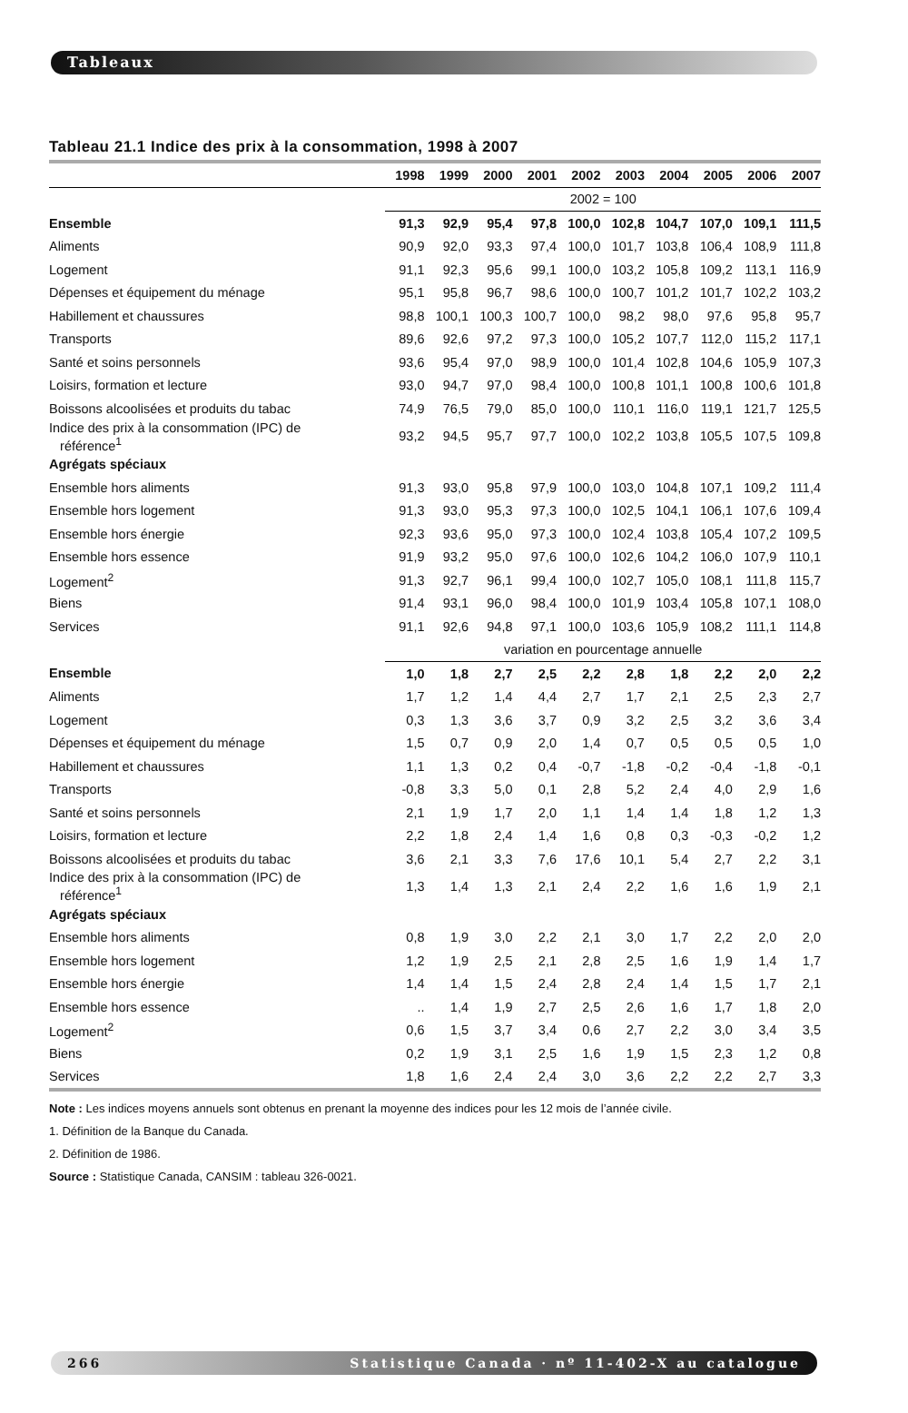Tableaux
Tableau 21.1 Indice des prix à la consommation, 1998 à 2007
| | 1998 | 1999 | 2000 | 2001 | 2002 | 2003 | 2004 | 2005 | 2006 | 2007 |
| --- | --- | --- | --- | --- | --- | --- | --- | --- | --- | --- |
| | 2002 = 100 | | | | | | | | | |
| Ensemble | 91,3 | 92,9 | 95,4 | 97,8 | 100,0 | 102,8 | 104,7 | 107,0 | 109,1 | 111,5 |
| Aliments | 90,9 | 92,0 | 93,3 | 97,4 | 100,0 | 101,7 | 103,8 | 106,4 | 108,9 | 111,8 |
| Logement | 91,1 | 92,3 | 95,6 | 99,1 | 100,0 | 103,2 | 105,8 | 109,2 | 113,1 | 116,9 |
| Dépenses et équipement du ménage | 95,1 | 95,8 | 96,7 | 98,6 | 100,0 | 100,7 | 101,2 | 101,7 | 102,2 | 103,2 |
| Habillement et chaussures | 98,8 | 100,1 | 100,3 | 100,7 | 100,0 | 98,2 | 98,0 | 97,6 | 95,8 | 95,7 |
| Transports | 89,6 | 92,6 | 97,2 | 97,3 | 100,0 | 105,2 | 107,7 | 112,0 | 115,2 | 117,1 |
| Santé et soins personnels | 93,6 | 95,4 | 97,0 | 98,9 | 100,0 | 101,4 | 102,8 | 104,6 | 105,9 | 107,3 |
| Loisirs, formation et lecture | 93,0 | 94,7 | 97,0 | 98,4 | 100,0 | 100,8 | 101,1 | 100,8 | 100,6 | 101,8 |
| Boissons alcoolisées et produits du tabac | 74,9 | 76,5 | 79,0 | 85,0 | 100,0 | 110,1 | 116,0 | 119,1 | 121,7 | 125,5 |
| Indice des prix à la consommation (IPC) de référence<sup>1</sup> | 93,2 | 94,5 | 95,7 | 97,7 | 100,0 | 102,2 | 103,8 | 105,5 | 107,5 | 109,8 |
| Agrégats spéciaux | | | | | | | | | | |
| Ensemble hors aliments | 91,3 | 93,0 | 95,8 | 97,9 | 100,0 | 103,0 | 104,8 | 107,1 | 109,2 | 111,4 |
| Ensemble hors logement | 91,3 | 93,0 | 95,3 | 97,3 | 100,0 | 102,5 | 104,1 | 106,1 | 107,6 | 109,4 |
| Ensemble hors énergie | 92,3 | 93,6 | 95,0 | 97,3 | 100,0 | 102,4 | 103,8 | 105,4 | 107,2 | 109,5 |
| Ensemble hors essence | 91,9 | 93,2 | 95,0 | 97,6 | 100,0 | 102,6 | 104,2 | 106,0 | 107,9 | 110,1 |
| Logement<sup>2</sup> | 91,3 | 92,7 | 96,1 | 99,4 | 100,0 | 102,7 | 105,0 | 108,1 | 111,8 | 115,7 |
| Biens | 91,4 | 93,1 | 96,0 | 98,4 | 100,0 | 101,9 | 103,4 | 105,8 | 107,1 | 108,0 |
| Services | 91,1 | 92,6 | 94,8 | 97,1 | 100,0 | 103,6 | 105,9 | 108,2 | 111,1 | 114,8 |
| | variation en pourcentage annuelle | | | | | | | | | |
| Ensemble | 1,0 | 1,8 | 2,7 | 2,5 | 2,2 | 2,8 | 1,8 | 2,2 | 2,0 | 2,2 |
| Aliments | 1,7 | 1,2 | 1,4 | 4,4 | 2,7 | 1,7 | 2,1 | 2,5 | 2,3 | 2,7 |
| Logement | 0,3 | 1,3 | 3,6 | 3,7 | 0,9 | 3,2 | 2,5 | 3,2 | 3,6 | 3,4 |
| Dépenses et équipement du ménage | 1,5 | 0,7 | 0,9 | 2,0 | 1,4 | 0,7 | 0,5 | 0,5 | 0,5 | 1,0 |
| Habillement et chaussures | 1,1 | 1,3 | 0,2 | 0,4 | -0,7 | -1,8 | -0,2 | -0,4 | -1,8 | -0,1 |
| Transports | -0,8 | 3,3 | 5,0 | 0,1 | 2,8 | 5,2 | 2,4 | 4,0 | 2,9 | 1,6 |
| Santé et soins personnels | 2,1 | 1,9 | 1,7 | 2,0 | 1,1 | 1,4 | 1,4 | 1,8 | 1,2 | 1,3 |
| Loisirs, formation et lecture | 2,2 | 1,8 | 2,4 | 1,4 | 1,6 | 0,8 | 0,3 | -0,3 | -0,2 | 1,2 |
| Boissons alcoolisées et produits du tabac | 3,6 | 2,1 | 3,3 | 7,6 | 17,6 | 10,1 | 5,4 | 2,7 | 2,2 | 3,1 |
| Indice des prix à la consommation (IPC) de référence<sup>1</sup> | 1,3 | 1,4 | 1,3 | 2,1 | 2,4 | 2,2 | 1,6 | 1,6 | 1,9 | 2,1 |
| Agrégats spéciaux | | | | | | | | | | |
| Ensemble hors aliments | 0,8 | 1,9 | 3,0 | 2,2 | 2,1 | 3,0 | 1,7 | 2,2 | 2,0 | 2,0 |
| Ensemble hors logement | 1,2 | 1,9 | 2,5 | 2,1 | 2,8 | 2,5 | 1,6 | 1,9 | 1,4 | 1,7 |
| Ensemble hors énergie | 1,4 | 1,4 | 1,5 | 2,4 | 2,8 | 2,4 | 1,4 | 1,5 | 1,7 | 2,1 |
| Ensemble hors essence | .. | 1,4 | 1,9 | 2,7 | 2,5 | 2,6 | 1,6 | 1,7 | 1,8 | 2,0 |
| Logement<sup>2</sup> | 0,6 | 1,5 | 3,7 | 3,4 | 0,6 | 2,7 | 2,2 | 3,0 | 3,4 | 3,5 |
| Biens | 0,2 | 1,9 | 3,1 | 2,5 | 1,6 | 1,9 | 1,5 | 2,3 | 1,2 | 0,8 |
| Services | 1,8 | 1,6 | 2,4 | 2,4 | 3,0 | 3,6 | 2,2 | 2,2 | 2,7 | 3,3 |
Note : Les indices moyens annuels sont obtenus en prenant la moyenne des indices pour les 12 mois de l’année civile.
1. Définition de la Banque du Canada.
2. Définition de 1986.
Source : Statistique Canada, CANSIM : tableau 326-0021.
266 Statistique Canada · nº 11-402-X au catalogue